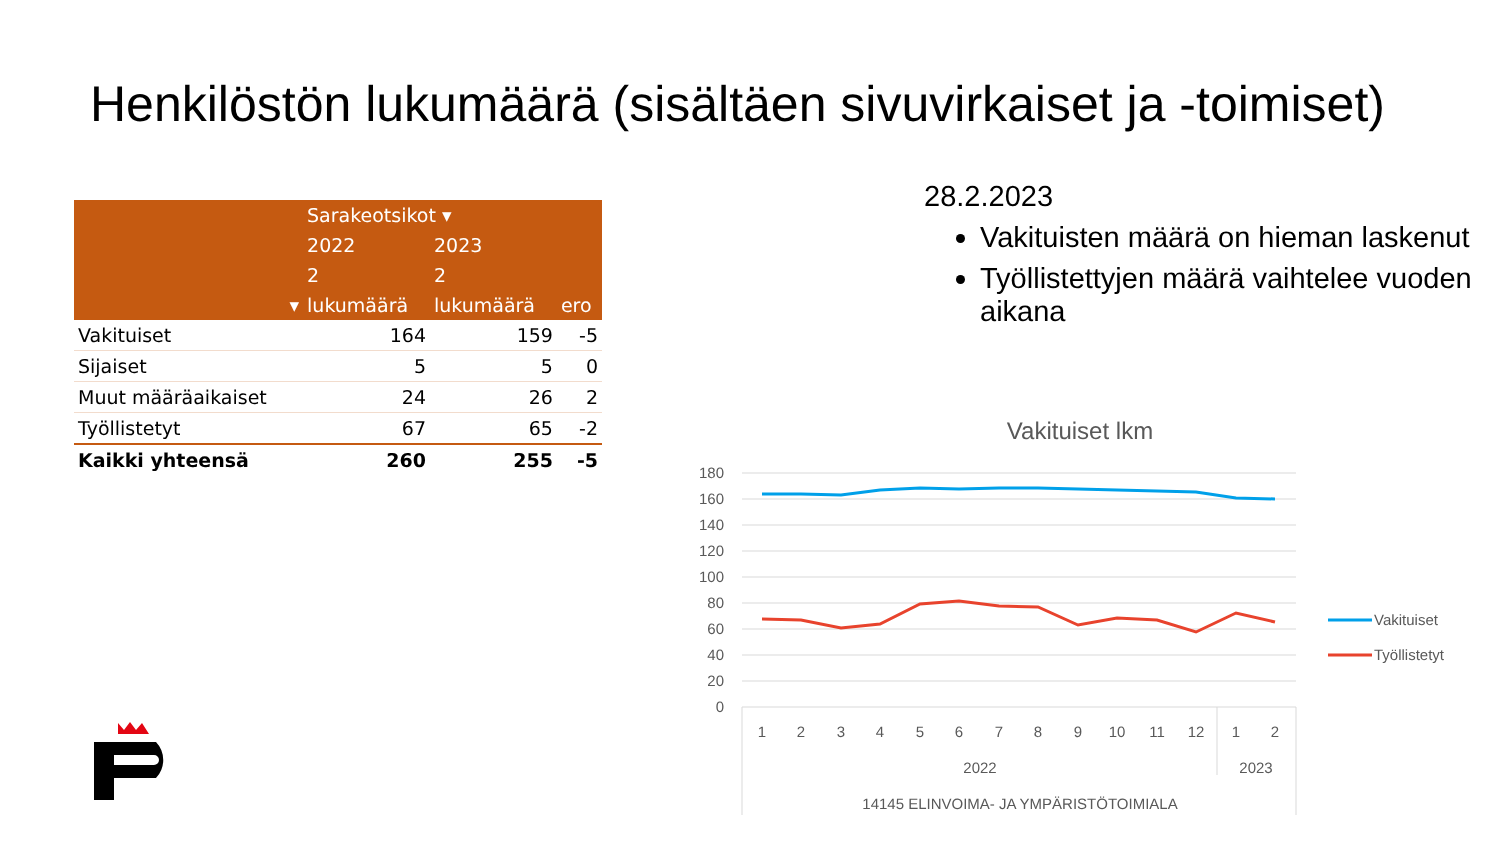Henkilöstön lukumäärä (sisältäen sivuvirkaiset ja -toimiset)
| | Sarakeotsikot ▾ | | |
| | 2022 | 2023 | |
| | 2 | 2 | |
| ▾ | lukumäärä | lukumäärä | ero |
| Vakituiset | 164 | 159 | -5 |
| Sijaiset | 5 | 5 | 0 |
| Muut määräaikaiset | 24 | 26 | 2 |
| Työllistetyt | 67 | 65 | -2 |
| Kaikki yhteensä | 260 | 255 | -5 |
28.2.2023
Vakituisten määrä on hieman laskenut
Työllistettyjen määrä vaihtelee vuoden aikana
Vakituiset lkm
180
160
140
120
100
80
60
40
20
0
1
2
3
4
5
6
7
8
9
10
11
12
1
2
2022
2023
14145 ELINVOIMA- JA YMPÄRISTÖTOIMIALA
Vakituiset
Työllistetyt